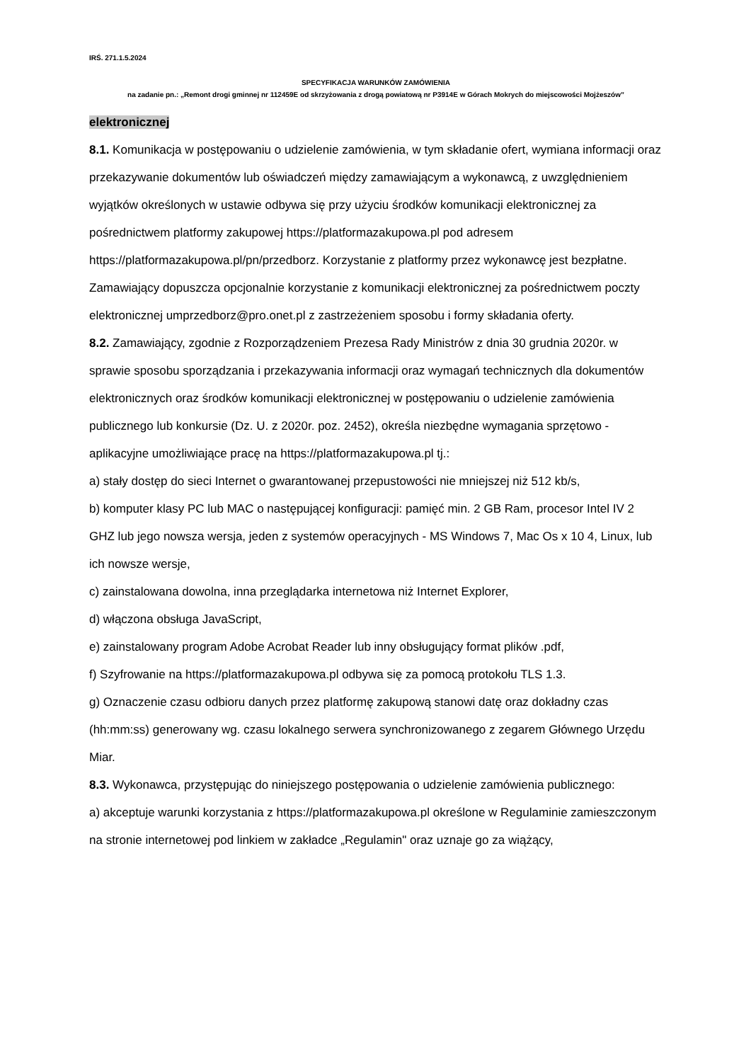IRŚ. 271.1.5.2024
SPECYFIKACJA WARUNKÓW ZAMÓWIENIA
na zadanie pn.: „Remont drogi gminnej nr 112459E od skrzyżowania z drogą powiatową nr P3914E w Górach Mokrych do miejscowości Mojżeszów”
elektronicznej
8.1. Komunikacja w postępowaniu o udzielenie zamówienia, w tym składanie ofert, wymiana informacji oraz przekazywanie dokumentów lub oświadczeń między zamawiającym a wykonawcą, z uwzględnieniem wyjątków określonych w ustawie odbywa się przy użyciu środków komunikacji elektronicznej za pośrednictwem platformy zakupowej https://platformazakupowa.pl pod adresem https://platformazakupowa.pl/pn/przedborz. Korzystanie z platformy przez wykonawcę jest bezpłatne. Zamawiający dopuszcza opcjonalnie korzystanie z komunikacji elektronicznej za pośrednictwem poczty elektronicznej umprzedborz@pro.onet.pl z zastrzeżeniem sposobu i formy składania oferty.
8.2. Zamawiający, zgodnie z Rozporządzeniem Prezesa Rady Ministrów z dnia 30 grudnia 2020r. w sprawie sposobu sporządzania i przekazywania informacji oraz wymagań technicznych dla dokumentów elektronicznych oraz środków komunikacji elektronicznej w postępowaniu o udzielenie zamówienia publicznego lub konkursie (Dz. U. z 2020r. poz. 2452), określa niezbędne wymagania sprzętowo - aplikacyjne umożliwiające pracę na https://platformazakupowa.pl tj.:
a) stały dostęp do sieci Internet o gwarantowanej przepustowości nie mniejszej niż 512 kb/s,
b) komputer klasy PC lub MAC o następującej konfiguracji: pamięć min. 2 GB Ram, procesor Intel IV 2 GHZ lub jego nowsza wersja, jeden z systemów operacyjnych - MS Windows 7, Mac Os x 10 4, Linux, lub ich nowsze wersje,
c) zainstalowana dowolna, inna przeglądarka internetowa niż Internet Explorer,
d) włączona obsługa JavaScript,
e) zainstalowany program Adobe Acrobat Reader lub inny obsługujący format plików .pdf,
f) Szyfrowanie na https://platformazakupowa.pl odbywa się za pomocą protokołu TLS 1.3.
g) Oznaczenie czasu odbioru danych przez platformę zakupową stanowi datę oraz dokładny czas (hh:mm:ss) generowany wg. czasu lokalnego serwera synchronizowanego z zegarem Głównego Urzędu Miar.
8.3. Wykonawca, przystępując do niniejszego postępowania o udzielenie zamówienia publicznego:
a) akceptuje warunki korzystania z https://platformazakupowa.pl określone w Regulaminie zamieszczonym na stronie internetowej pod linkiem w zakładce „Regulamin" oraz uznaje go za wiążący,